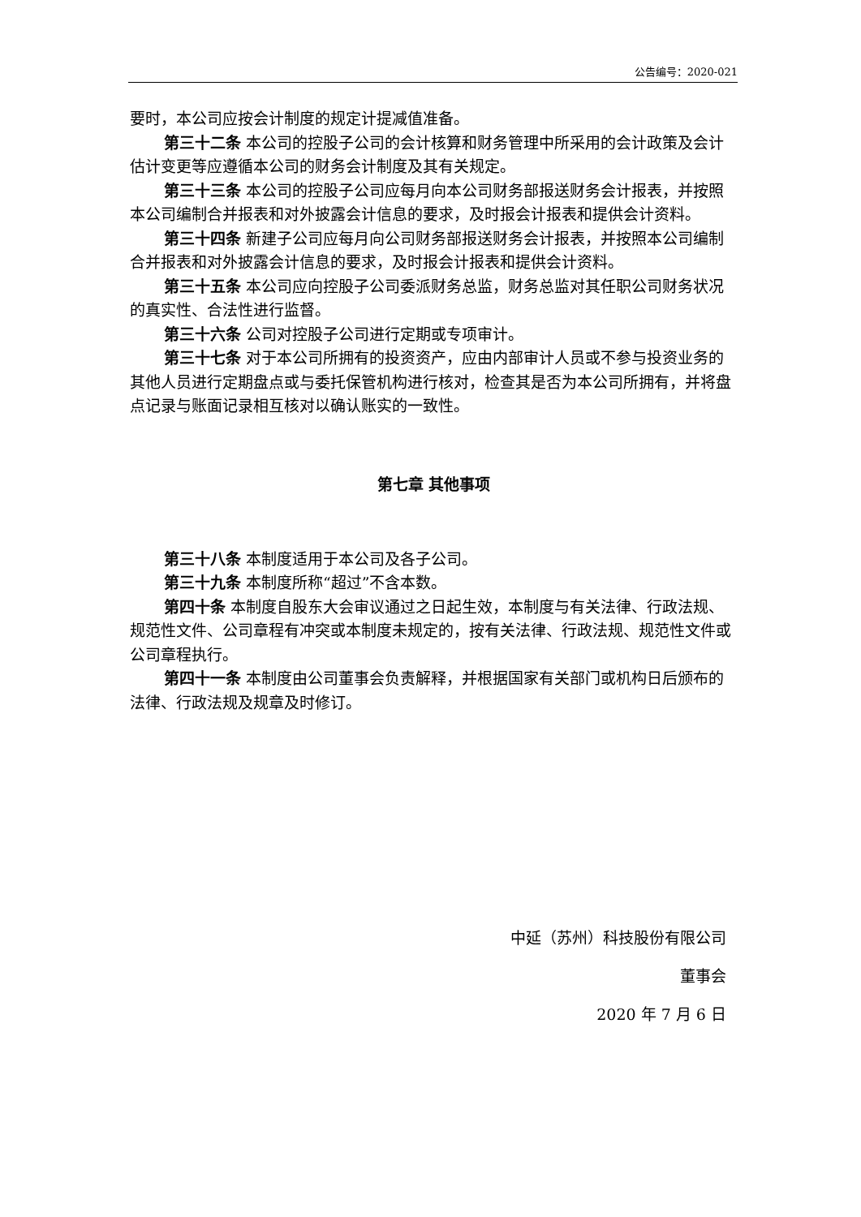公告编号：2020-021
要时，本公司应按会计制度的规定计提减值准备。
第三十二条 本公司的控股子公司的会计核算和财务管理中所采用的会计政策及会计估计变更等应遵循本公司的财务会计制度及其有关规定。
第三十三条 本公司的控股子公司应每月向本公司财务部报送财务会计报表，并按照本公司编制合并报表和对外披露会计信息的要求，及时报会计报表和提供会计资料。
第三十四条 新建子公司应每月向公司财务部报送财务会计报表，并按照本公司编制合并报表和对外披露会计信息的要求，及时报会计报表和提供会计资料。
第三十五条 本公司应向控股子公司委派财务总监，财务总监对其任职公司财务状况的真实性、合法性进行监督。
第三十六条 公司对控股子公司进行定期或专项审计。
第三十七条 对于本公司所拥有的投资资产，应由内部审计人员或不参与投资业务的其他人员进行定期盘点或与委托保管机构进行核对，检查其是否为本公司所拥有，并将盘点记录与账面记录相互核对以确认账实的一致性。
第七章 其他事项
第三十八条 本制度适用于本公司及各子公司。
第三十九条 本制度所称“超过”不含本数。
第四十条 本制度自股东大会审议通过之日起生效，本制度与有关法律、行政法规、规范性文件、公司章程有冲突或本制度未规定的，按有关法律、行政法规、规范性文件或公司章程执行。
第四十一条 本制度由公司董事会负责解释，并根据国家有关部门或机构日后颁布的法律、行政法规及规章及时修订。
中延（苏州）科技股份有限公司
董事会
2020 年 7 月 6 日